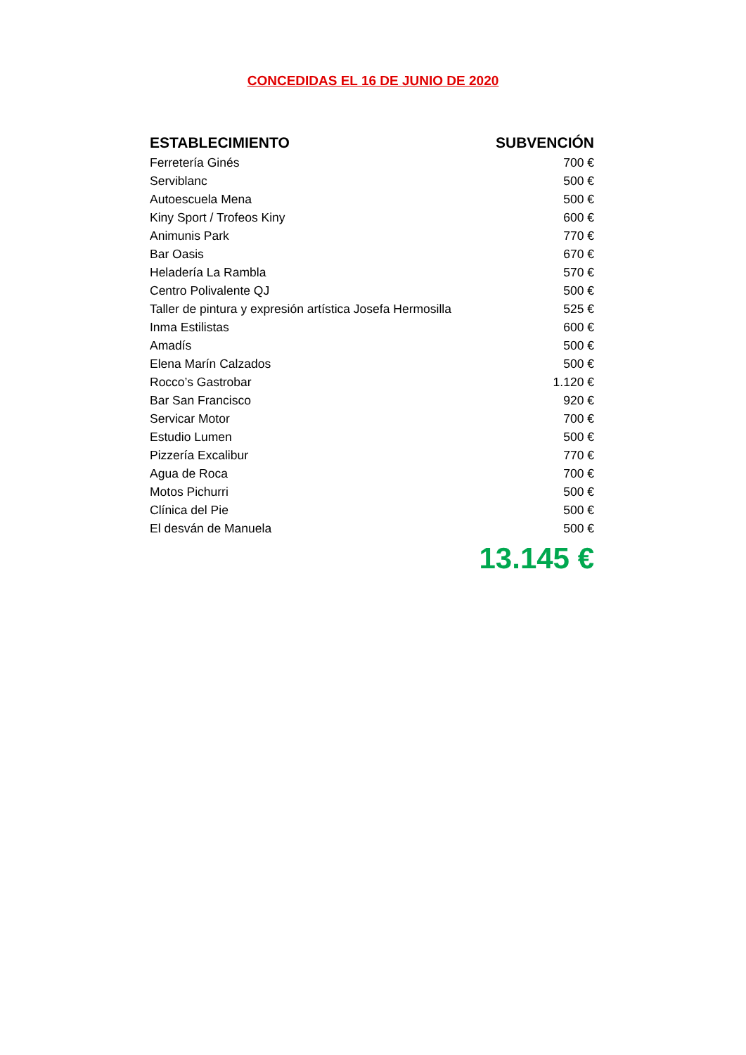CONCEDIDAS EL 16 DE JUNIO DE 2020
| ESTABLECIMIENTO | SUBVENCIÓN |
| --- | --- |
| Ferretería Ginés | 700 € |
| Serviblanc | 500 € |
| Autoescuela Mena | 500 € |
| Kiny Sport / Trofeos Kiny | 600 € |
| Animunis Park | 770 € |
| Bar Oasis | 670 € |
| Heladería La Rambla | 570 € |
| Centro Polivalente QJ | 500 € |
| Taller de pintura y expresión artística Josefa Hermosilla | 525 € |
| Inma Estilistas | 600 € |
| Amadís | 500 € |
| Elena Marín Calzados | 500 € |
| Rocco’s Gastrobar | 1.120 € |
| Bar San Francisco | 920 € |
| Servicar Motor | 700 € |
| Estudio Lumen | 500 € |
| Pizzería Excalibur | 770 € |
| Agua de Roca | 700 € |
| Motos Pichurri | 500 € |
| Clínica del Pie | 500 € |
| El desván de Manuela | 500 € |
| | 13.145 € |